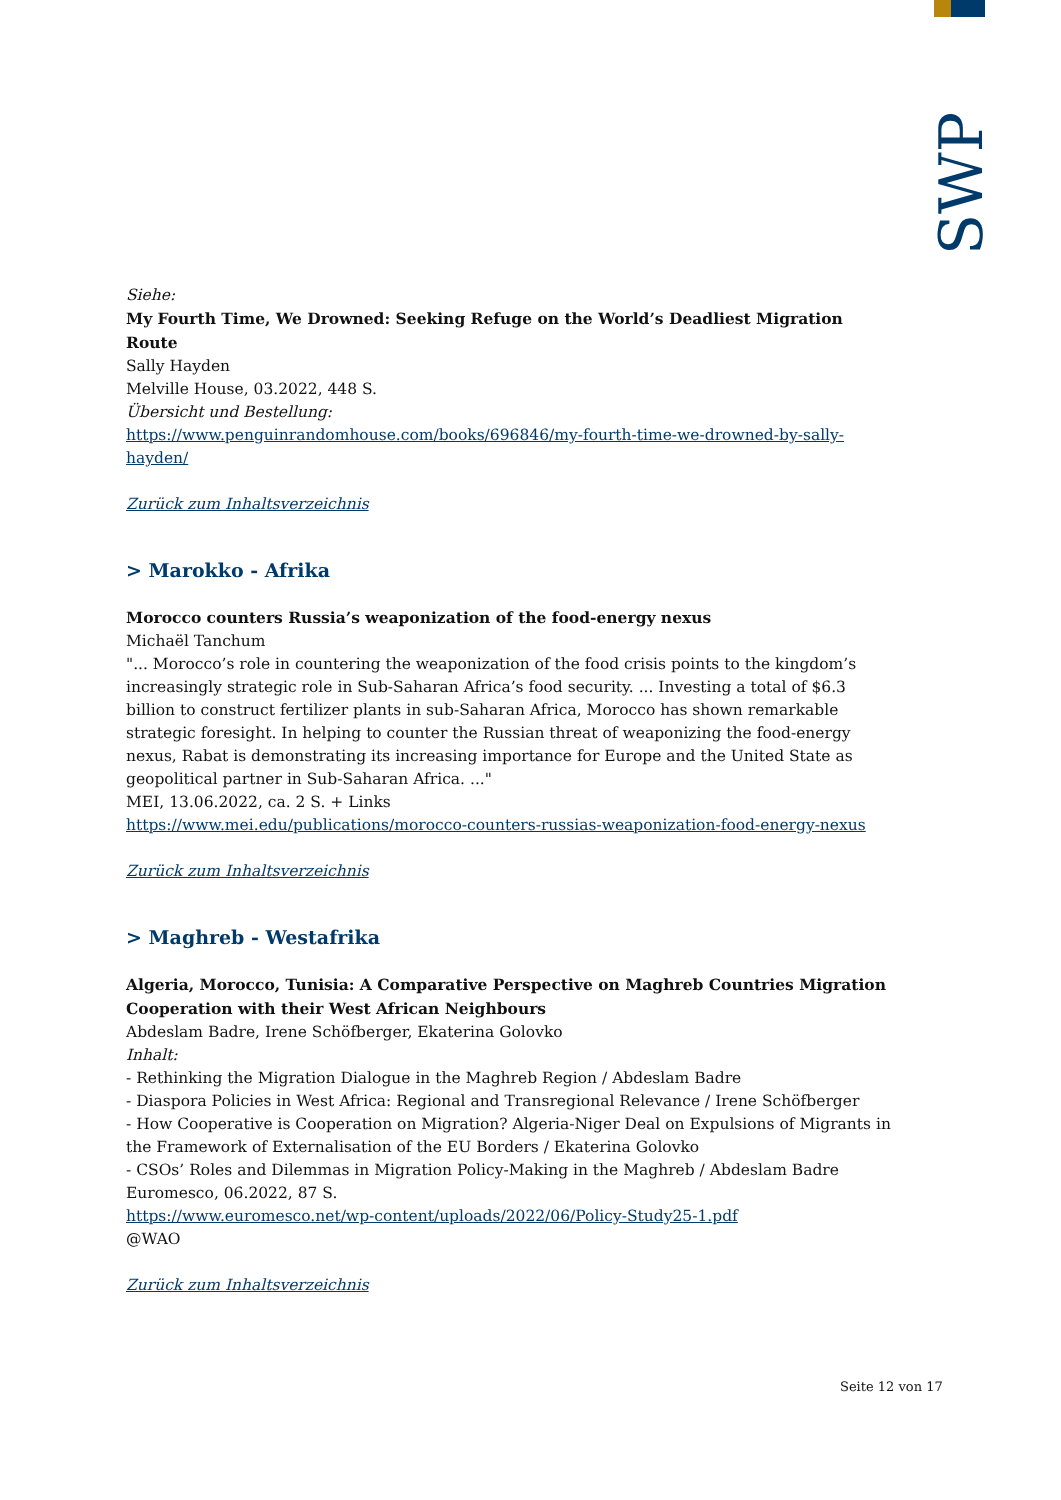SWP
Siehe:
My Fourth Time, We Drowned: Seeking Refuge on the World’s Deadliest Migration Route
Sally Hayden
Melville House, 03.2022, 448 S.
Übersicht und Bestellung:
https://www.penguinrandomhouse.com/books/696846/my-fourth-time-we-drowned-by-sally-hayden/
Zurück zum Inhaltsverzeichnis
> Marokko - Afrika
Morocco counters Russia’s weaponization of the food-energy nexus
Michaël Tanchum
"... Morocco’s role in countering the weaponization of the food crisis points to the kingdom’s increasingly strategic role in Sub-Saharan Africa’s food security. ... Investing a total of $6.3 billion to construct fertilizer plants in sub-Saharan Africa, Morocco has shown remarkable strategic foresight. In helping to counter the Russian threat of weaponizing the food-energy nexus, Rabat is demonstrating its increasing importance for Europe and the United State as geopolitical partner in Sub-Saharan Africa. ..."
MEI, 13.06.2022, ca. 2 S. + Links
https://www.mei.edu/publications/morocco-counters-russias-weaponization-food-energy-nexus
Zurück zum Inhaltsverzeichnis
> Maghreb - Westafrika
Algeria, Morocco, Tunisia: A Comparative Perspective on Maghreb Countries Migration Cooperation with their West African Neighbours
Abdeslam Badre, Irene Schöfberger, Ekaterina Golovko
Inhalt:
- Rethinking the Migration Dialogue in the Maghreb Region / Abdeslam Badre
- Diaspora Policies in West Africa: Regional and Transregional Relevance / Irene Schöfberger
- How Cooperative is Cooperation on Migration? Algeria-Niger Deal on Expulsions of Migrants in the Framework of Externalisation of the EU Borders / Ekaterina Golovko
- CSOs’ Roles and Dilemmas in Migration Policy-Making in the Maghreb / Abdeslam Badre
Euromesco, 06.2022, 87 S.
https://www.euromesco.net/wp-content/uploads/2022/06/Policy-Study25-1.pdf
@WAO
Zurück zum Inhaltsverzeichnis
Seite 12 von 17